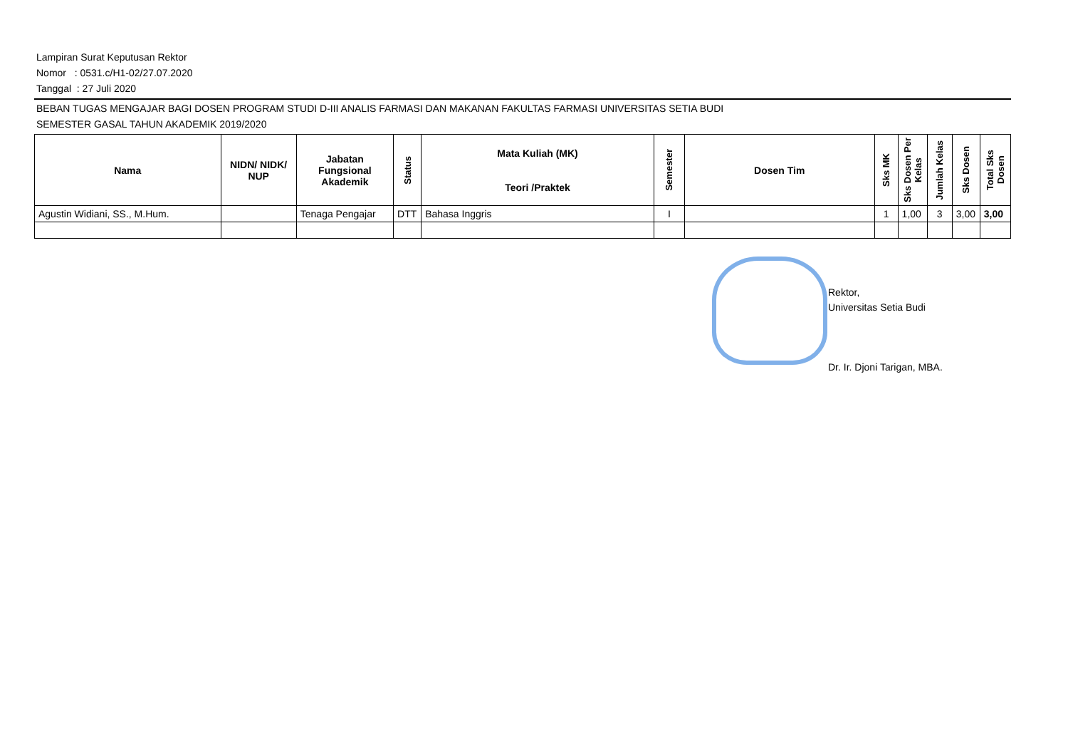Lampiran Surat Keputusan Rektor
Nomor : 0531.c/H1-02/27.07.2020
Tanggal : 27 Juli 2020
BEBAN TUGAS MENGAJAR BAGI DOSEN PROGRAM STUDI D-III ANALIS FARMASI DAN MAKANAN FAKULTAS FARMASI UNIVERSITAS SETIA BUDI
SEMESTER GASAL TAHUN AKADEMIK 2019/2020
| Nama | NIDN/ NIDK/ NUP | Jabatan Fungsional Akademik | Status | Mata Kuliah (MK) Teori /Praktek | Semester | Dosen Tim | Sks MK | Sks Dosen Per Kelas | Jumlah Kelas | Sks Dosen | Total Sks Dosen |
| --- | --- | --- | --- | --- | --- | --- | --- | --- | --- | --- | --- |
| Agustin Widiani, SS., M.Hum. | | Tenaga Pengajar | DTT | Bahasa Inggris | I | | 1 | 1,00 | 3 | 3,00 | 3,00 |
Rektor,
Universitas Setia Budi
Dr. Ir. Djoni Tarigan, MBA.